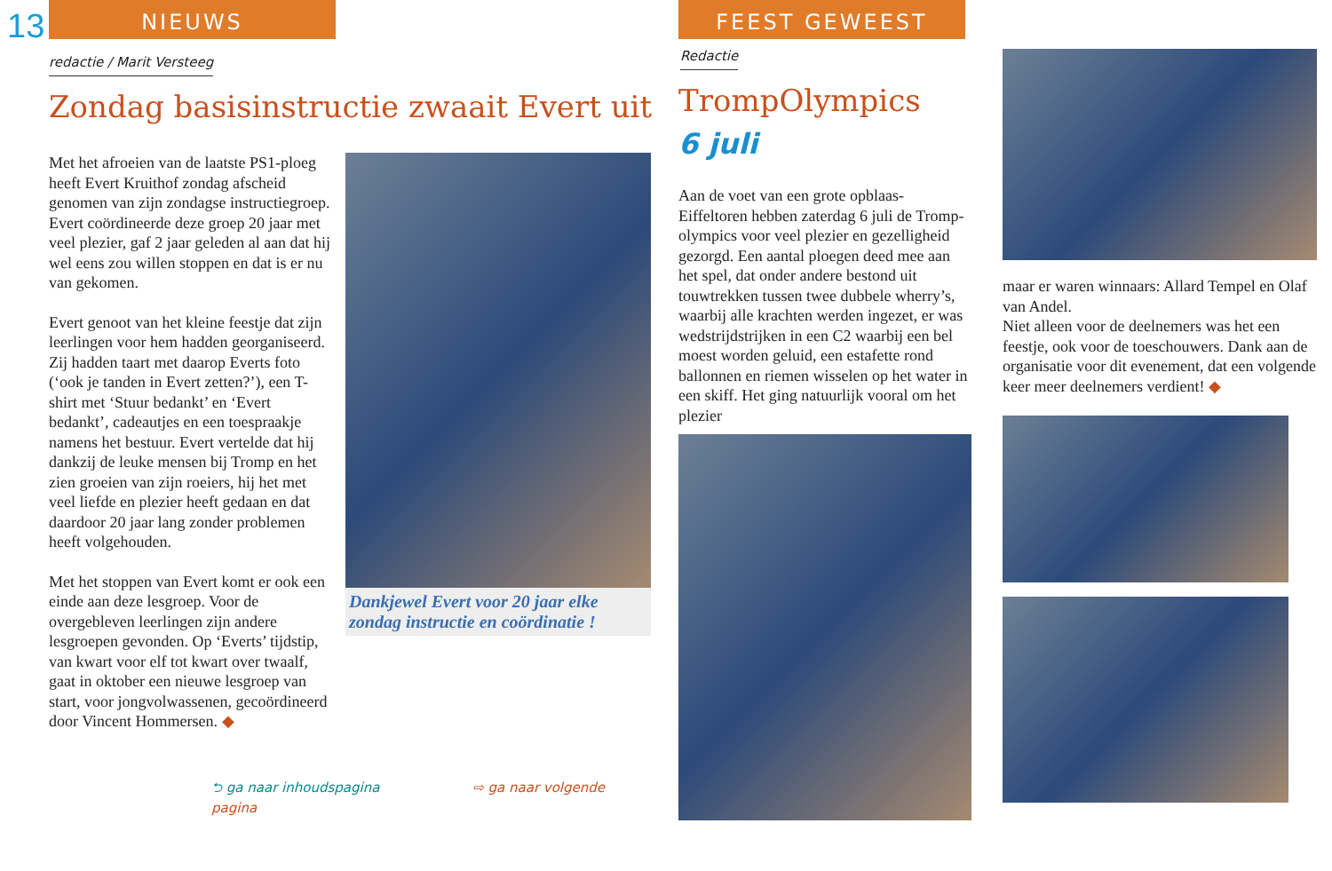13 NIEUWS
redactie / Marit Versteeg
Zondag basisinstructie zwaait Evert uit
Met het afroeien van de laatste PS1-ploeg heeft Evert Kruithof zondag afscheid genomen van zijn zondagse instructiegroep. Evert coördineerde deze groep 20 jaar met veel plezier, gaf 2 jaar geleden al aan dat hij wel eens zou willen stoppen en dat is er nu van gekomen.
Evert genoot van het kleine feestje dat zijn leerlingen voor hem hadden georganiseerd. Zij hadden taart met daarop Everts foto (‘ook je tanden in Evert zetten?’), een T-shirt met ‘Stuur bedankt’ en ‘Evert bedankt’, cadeautjes en een toespraakje namens het bestuur. Evert vertelde dat hij dankzij de leuke mensen bij Tromp en het zien groeien van zijn roeiers, hij het met veel liefde en plezier heeft gedaan en dat daardoor 20 jaar lang zonder problemen heeft volgehouden.
Met het stoppen van Evert komt er ook een einde aan deze lesgroep. Voor de overgebleven leerlingen zijn andere lesgroepen gevonden. Op ‘Everts’ tijdstip, van kwart voor elf tot kwart over twaalf, gaat in oktober een nieuwe lesgroep van start, voor jongvolwassenen, gecoördineerd door Vincent Hommersen. ◆
Dankjewel Evert voor 20 jaar elke zondag instructie en coördinatie !
⮌ ga naar inhoudspagina ⇨ ga naar volgende pagina
FEEST GEWEEST
Redactie
TrompOlympics
6 juli
Aan de voet van een grote opblaas-Eiffeltoren hebben zaterdag 6 juli de Tromp-olympics voor veel plezier en gezelligheid gezorgd. Een aantal ploegen deed mee aan het spel, dat onder andere bestond uit touwtrekken tussen twee dubbele wherry’s, waarbij alle krachten werden ingezet, er was wedstrijdstrijken in een C2 waarbij een bel moest worden geluid, een estafette rond ballonnen en riemen wisselen op het water in een skiff. Het ging natuurlijk vooral om het plezier
maar er waren winnaars: Allard Tempel en Olaf van Andel.
Niet alleen voor de deelnemers was het een feestje, ook voor de toeschouwers. Dank aan de organisatie voor dit evenement, dat een volgende keer meer deelnemers verdient! ◆